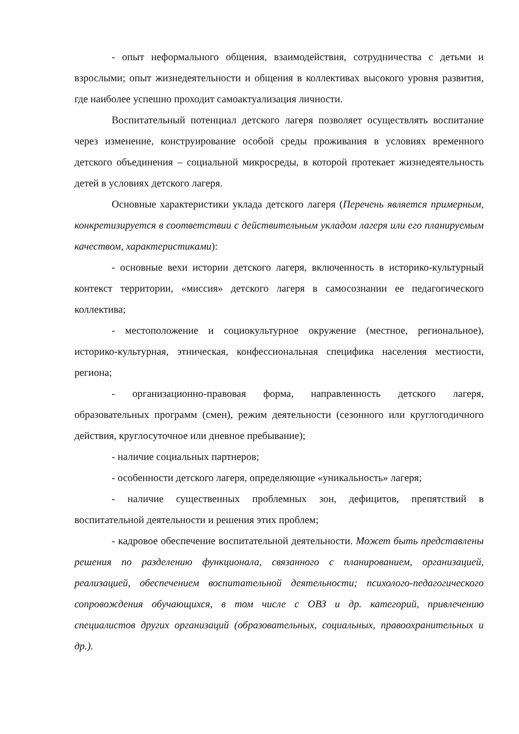- опыт неформального общения, взаимодействия, сотрудничества с детьми и взрослыми; опыт жизнедеятельности и общения в коллективах высокого уровня развития, где наиболее успешно проходит самоактуализация личности.
Воспитательный потенциал детского лагеря позволяет осуществлять воспитание через изменение, конструирование особой среды проживания в условиях временного детского объединения – социальной микросреды, в которой протекает жизнедеятельность детей в условиях детского лагеря.
Основные характеристики уклада детского лагеря (Перечень является примерным, конкретизируется в соответствии с действительным укладом лагеря или его планируемым качеством, характеристиками):
- основные вехи истории детского лагеря, включенность в историко-культурный контекст территории, «миссия» детского лагеря в самосознании ее педагогического коллектива;
- местоположение и социокультурное окружение (местное, региональное), историко-культурная, этническая, конфессиональная специфика населения местности, региона;
- организационно-правовая форма, направленность детского лагеря, образовательных программ (смен), режим деятельности (сезонного или круглогодичного действия, круглосуточное или дневное пребывание);
- наличие социальных партнеров;
- особенности детского лагеря, определяющие «уникальность» лагеря;
- наличие существенных проблемных зон, дефицитов, препятствий в воспитательной деятельности и решения этих проблем;
- кадровое обеспечение воспитательной деятельности. Может быть представлены решения по разделению функционала, связанного с планированием, организацией, реализацией, обеспечением воспитательной деятельности; психолого-педагогического сопровождения обучающихся, в том числе с ОВЗ и др. категорий, привлечению специалистов других организаций (образовательных, социальных, правоохранительных и др.).